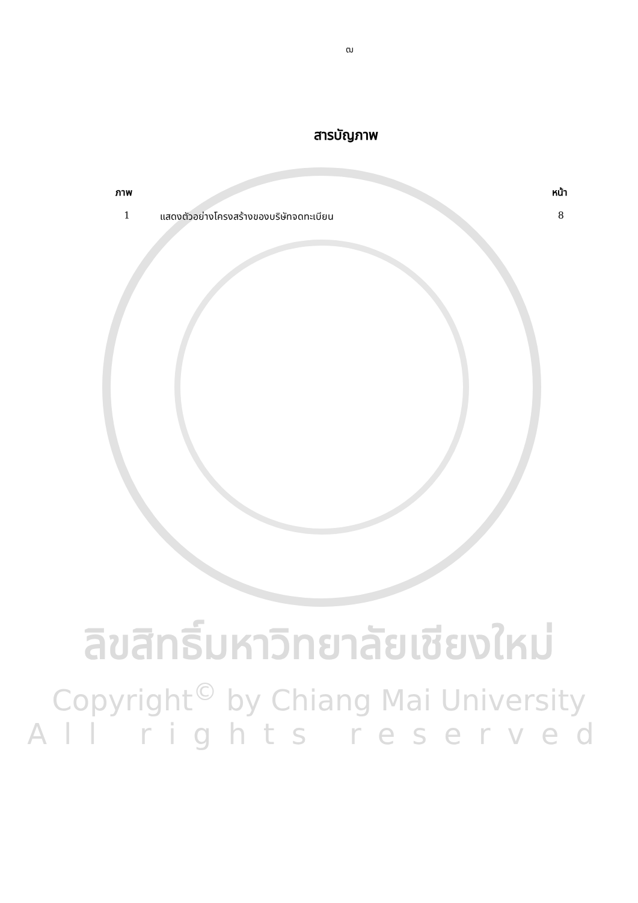ฒ
สารบัญภาพ
ภาพ หน้า
1 แสดงตัวอย่างโครงสร้างของบริษัทจดทะเบียน 8
ลิขสิทธิ์มหาวิทยาลัยเชียงใหม่
Copyright<sup>©</sup> by Chiang Mai University
All rights reserved